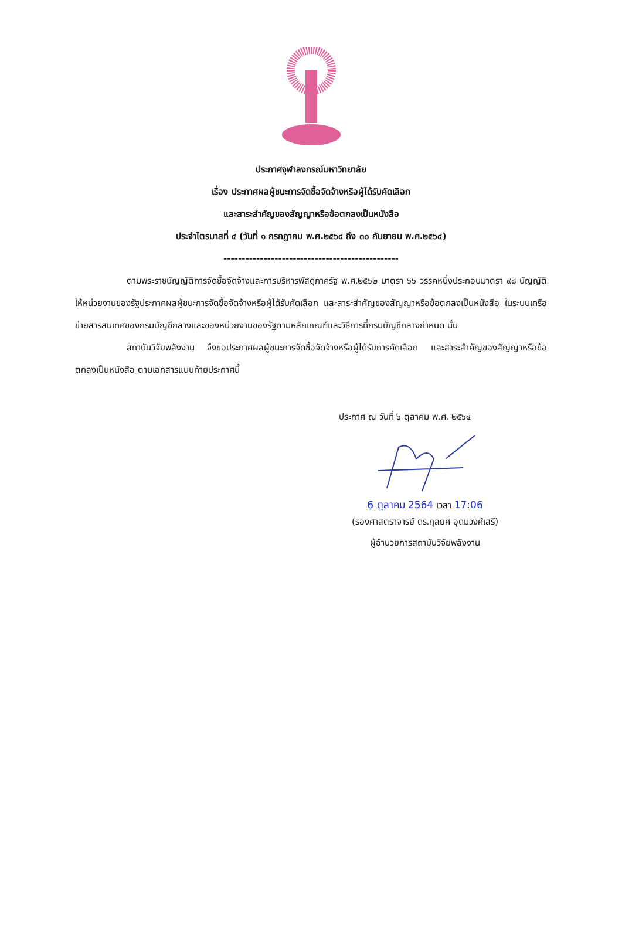ประกาศจุฬาลงกรณ์มหาวิทยาลัย
เรื่อง ประกาศผลผู้ชนะการจัดซื้อจัดจ้างหรือผู้ได้รับคัดเลือก
และสาระสำคัญของสัญญาหรือข้อตกลงเป็นหนังสือ
ประจำไตรมาสที่ ๔ (วันที่ ๑ กรกฎาคม พ.ศ.๒๕๖๔ ถึง ๓๐ กันยายน พ.ศ.๒๕๖๔)
------------------------------------------------
ตามพระราชบัญญัติการจัดซื้อจัดจ้างและการบริหารพัสดุภาครัฐ พ.ศ.๒๕๖๒ มาตรา ๖๖ วรรคหนึ่งประกอบมาตรา ๙๘ บัญญัติให้หน่วยงานของรัฐประกาศผลผู้ชนะการจัดซื้อจัดจ้างหรือผู้ได้รับคัดเลือก และสาระสำคัญของสัญญาหรือข้อตกลงเป็นหนังสือ ในระบบเครือข่ายสารสนเทศของกรมบัญชีกลางและของหน่วยงานของรัฐตามหลักเกณฑ์และวิธีการที่กรมบัญชีกลางกำหนด นั้น
สถาบันวิจัยพลังงาน จึงขอประกาศผลผู้ชนะการจัดซื้อจัดจ้างหรือผู้ได้รับการคัดเลือก และสาระสำคัญของสัญญาหรือข้อตกลงเป็นหนังสือ ตามเอกสารแนบท้ายประกาศนี้
ประกาศ ณ วันที่ ๖ ตุลาคม พ.ศ. ๒๕๖๔
6 ตุลาคม 2564 เวลา 17:06
(รองศาสตราจารย์ ดร.กุลยศ อุดมวงศ์เสรี)
ผู้อำนวยการสถาบันวิจัยพลังงาน